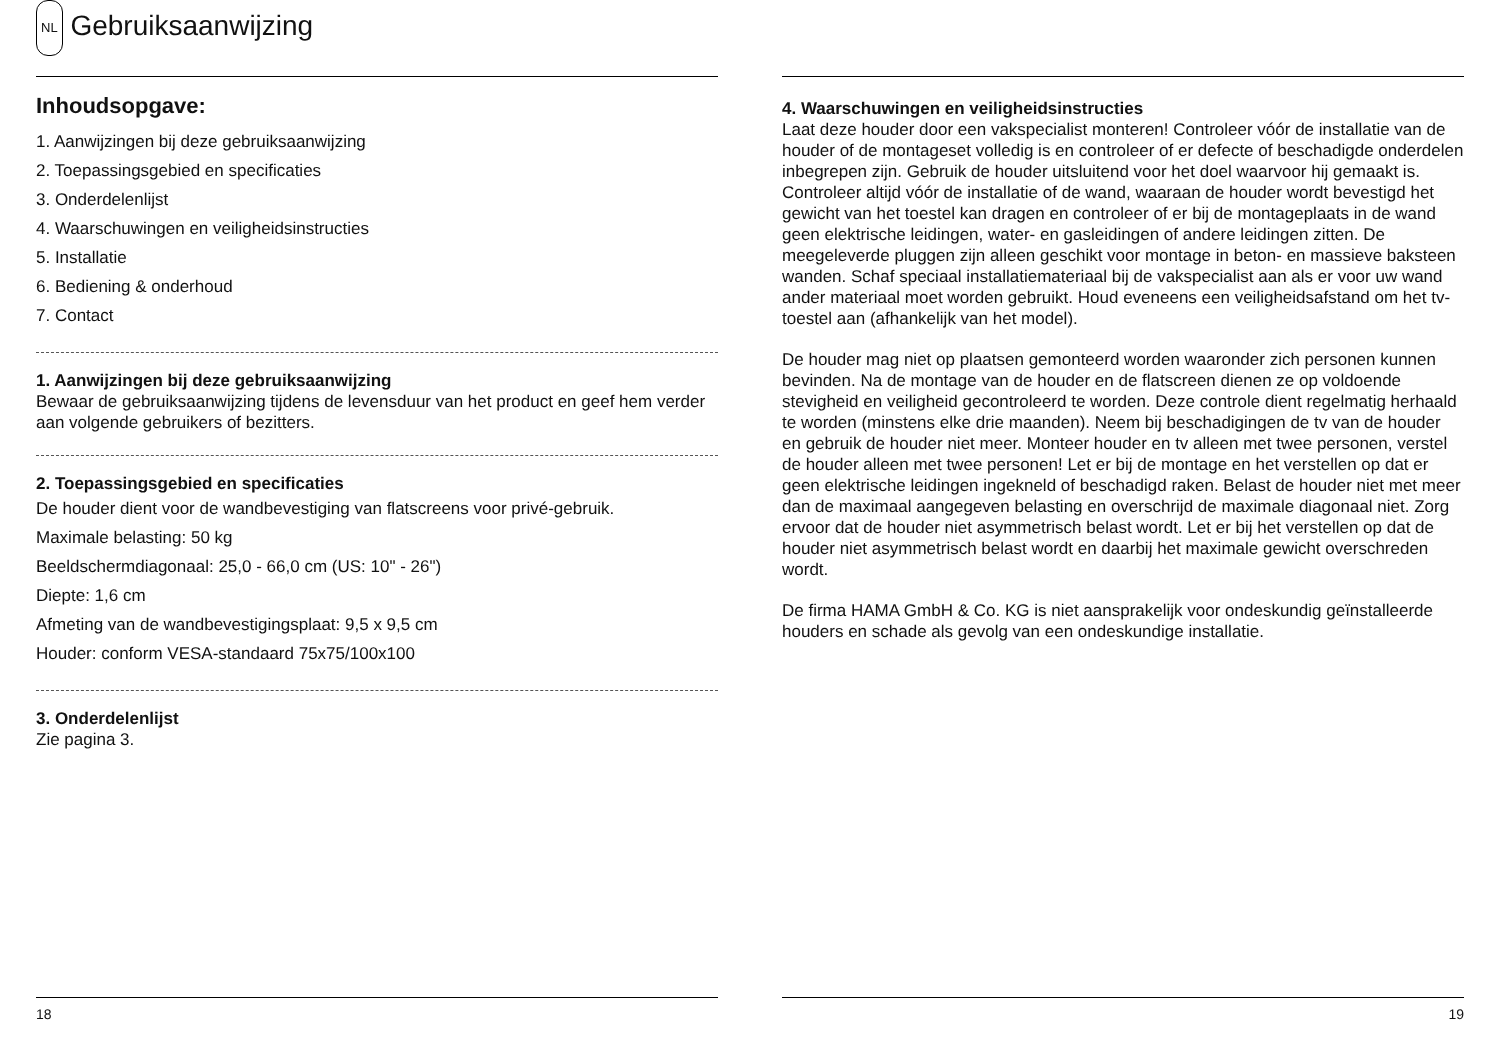NL Gebruiksaanwijzing
Inhoudsopgave:
1. Aanwijzingen bij deze gebruiksaanwijzing
2. Toepassingsgebied en specificaties
3. Onderdelenlijst
4. Waarschuwingen en veiligheidsinstructies
5. Installatie
6. Bediening & onderhoud
7. Contact
1. Aanwijzingen bij deze gebruiksaanwijzing
Bewaar de gebruiksaanwijzing tijdens de levensduur van het product en geef hem verder aan volgende gebruikers of bezitters.
2. Toepassingsgebied en specificaties
De houder dient voor de wandbevestiging van flatscreens voor privé-gebruik.
Maximale belasting: 50 kg
Beeldschermdiagonaal: 25,0 - 66,0 cm (US: 10" - 26")
Diepte: 1,6 cm
Afmeting van de wandbevestigingsplaat: 9,5 x 9,5 cm
Houder: conform VESA-standaard 75x75/100x100
3. Onderdelenlijst
Zie pagina 3.
18
4. Waarschuwingen en veiligheidsinstructies
Laat deze houder door een vakspecialist monteren! Controleer vóór de installatie van de houder of de montageset volledig is en controleer of er defecte of beschadigde onderdelen inbegrepen zijn. Gebruik de houder uitsluitend voor het doel waarvoor hij gemaakt is. Controleer altijd vóór de installatie of de wand, waaraan de houder wordt bevestigd het gewicht van het toestel kan dragen en controleer of er bij de montageplaats in de wand geen elektrische leidingen, water- en gasleidingen of andere leidingen zitten. De meegeleverde pluggen zijn alleen geschikt voor montage in beton- en massieve baksteen wanden. Schaf speciaal installatiemateriaal bij de vakspecialist aan als er voor uw wand ander materiaal moet worden gebruikt. Houd eveneens een veiligheidsafstand om het tv-toestel aan (afhankelijk van het model).
De houder mag niet op plaatsen gemonteerd worden waaronder zich personen kunnen bevinden. Na de montage van de houder en de flatscreen dienen ze op voldoende stevigheid en veiligheid gecontroleerd te worden. Deze controle dient regelmatig herhaald te worden (minstens elke drie maanden). Neem bij beschadigingen de tv van de houder en gebruik de houder niet meer. Monteer houder en tv alleen met twee personen, verstel de houder alleen met twee personen! Let er bij de montage en het verstellen op dat er geen elektrische leidingen ingekneld of beschadigd raken. Belast de houder niet met meer dan de maximaal aangegeven belasting en overschrijd de maximale diagonaal niet. Zorg ervoor dat de houder niet asymmetrisch belast wordt. Let er bij het verstellen op dat de houder niet asymmetrisch belast wordt en daarbij het maximale gewicht overschreden wordt.
De firma HAMA GmbH & Co. KG is niet aansprakelijk voor ondeskundig geïnstalleerde houders en schade als gevolg van een ondeskundige installatie.
19